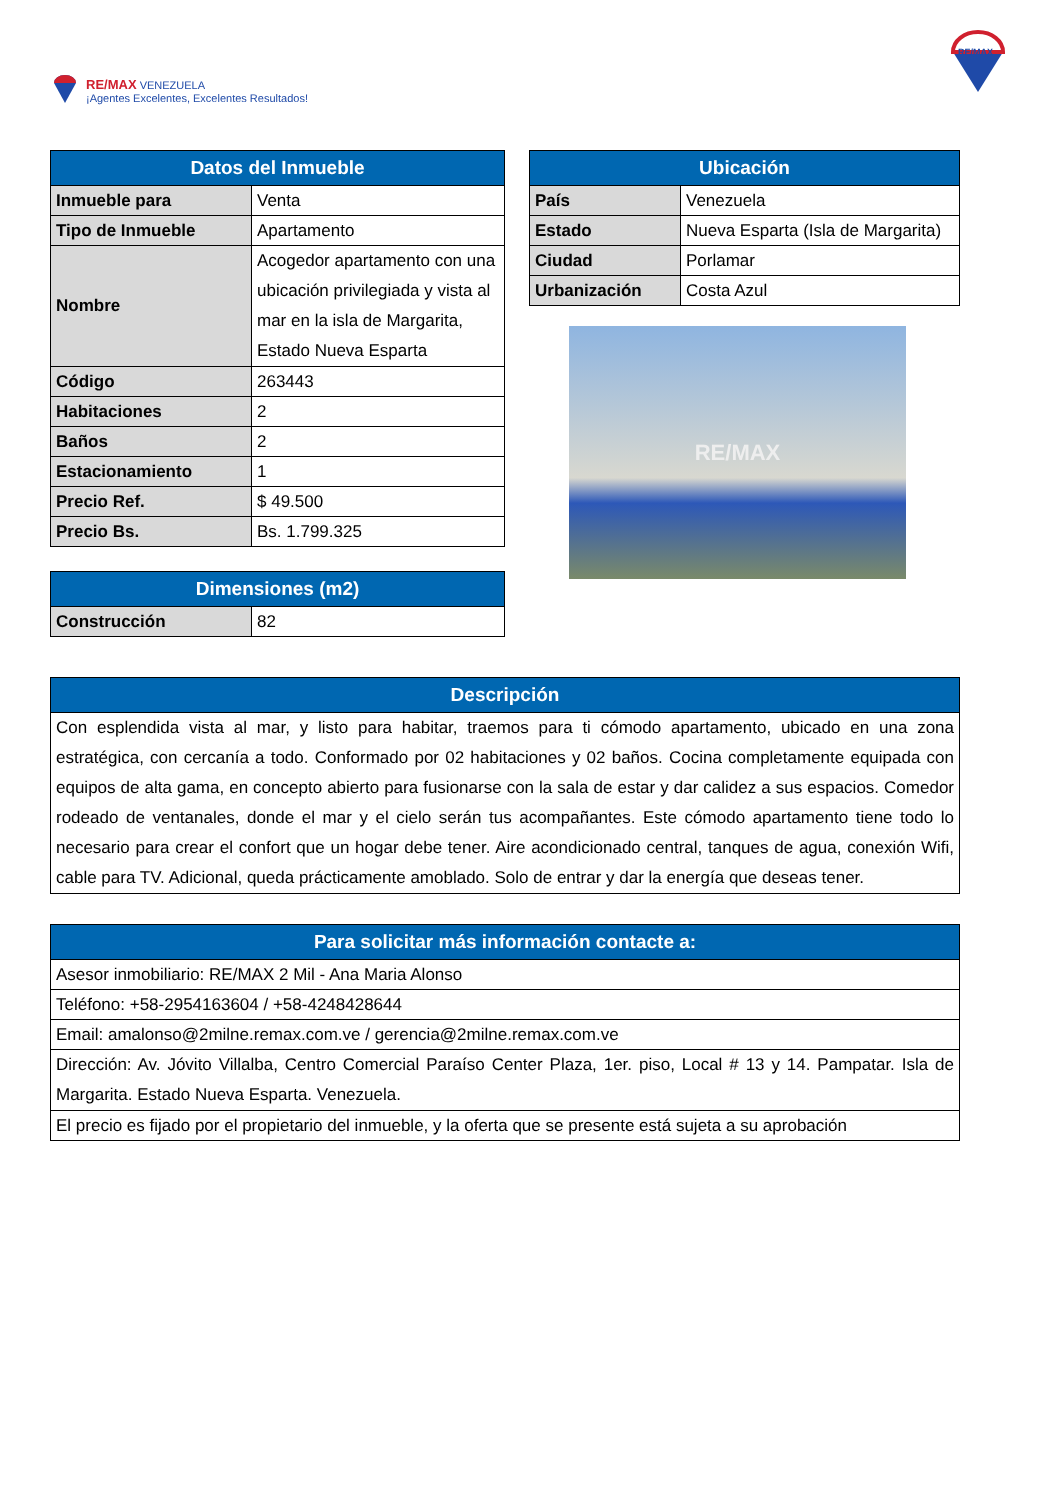RE/MAX VENEZUELA
¡Agentes Excelentes, Excelentes Resultados!
RE/MAX
| Datos del Inmueble | |
| --- | --- |
| Inmueble para | Venta |
| Tipo de Inmueble | Apartamento |
| Nombre | Acogedor apartamento con una ubicación privilegiada y vista al mar en la isla de Margarita, Estado Nueva Esparta |
| Código | 263443 |
| Habitaciones | 2 |
| Baños | 2 |
| Estacionamiento | 1 |
| Precio Ref. | $ 49.500 |
| Precio Bs. | Bs. 1.799.325 |
| Dimensiones (m2) | |
| --- | --- |
| Construcción | 82 |
| Ubicación | |
| --- | --- |
| País | Venezuela |
| Estado | Nueva Esparta (Isla de Margarita) |
| Ciudad | Porlamar |
| Urbanización | Costa Azul |
RE/MAX
| Descripción |
| --- |
| Con esplendida vista al mar, y listo para habitar, traemos para ti cómodo apartamento, ubicado en una zona estratégica, con cercanía a todo. Conformado por 02 habitaciones y 02 baños. Cocina completamente equipada con equipos de alta gama, en concepto abierto para fusionarse con la sala de estar y dar calidez a sus espacios. Comedor rodeado de ventanales, donde el mar y el cielo serán tus acompañantes. Este cómodo apartamento tiene todo lo necesario para crear el confort que un hogar debe tener. Aire acondicionado central, tanques de agua, conexión Wifi, cable para TV. Adicional, queda prácticamente amoblado. Solo de entrar y dar la energía que deseas tener. |
| Para solicitar más información contacte a: |
| --- |
| Asesor inmobiliario: RE/MAX 2 Mil - Ana Maria Alonso |
| Teléfono: +58-2954163604 / +58-4248428644 |
| Email: amalonso@2milne.remax.com.ve / gerencia@2milne.remax.com.ve |
| Dirección: Av. Jóvito Villalba, Centro Comercial Paraíso Center Plaza, 1er. piso, Local # 13 y 14. Pampatar. Isla de Margarita. Estado Nueva Esparta. Venezuela. |
| El precio es fijado por el propietario del inmueble, y la oferta que se presente está sujeta a su aprobación |